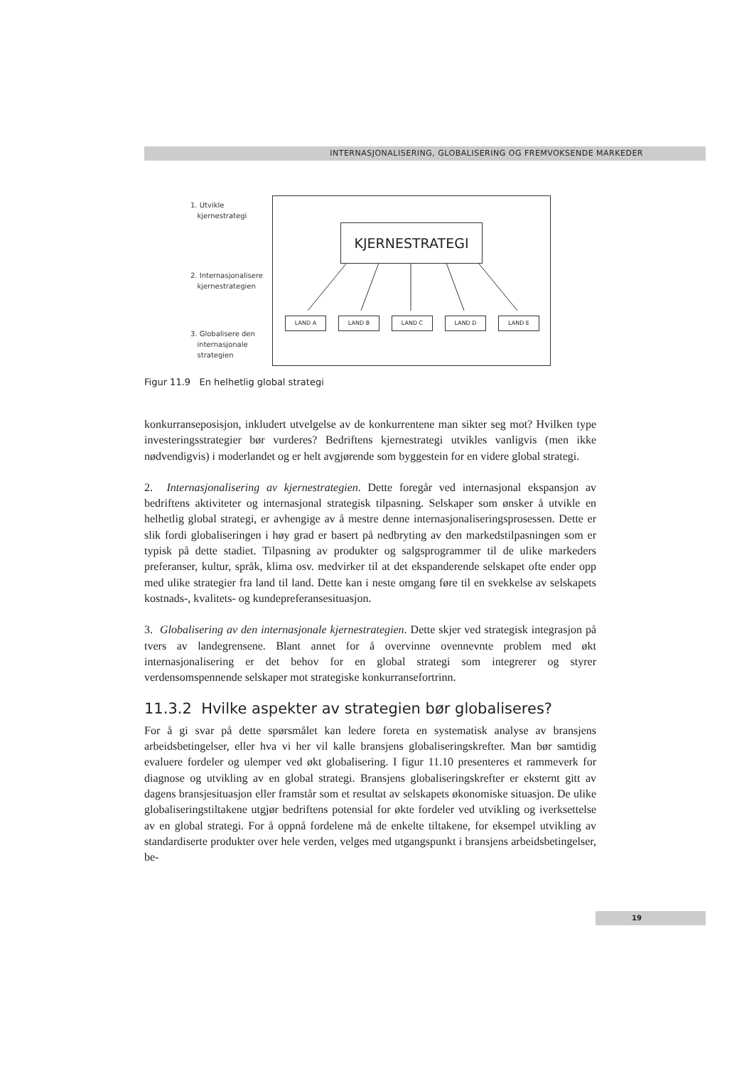INTERNASJONALISERING, GLOBALISERING OG FREMVOKSENDE MARKEDER
1. Utvikle
kjernestrategi
2. Internasjonalisere
kjernestrategien
3. Globalisere den
internasjonale
strategien
KJERNESTRATEGI
LAND A LAND B LAND C LAND D LAND E
Figur 11.9 En helhetlig global strategi
konkurranseposisjon, inkludert utvelgelse av de konkurrentene man sikter seg mot? Hvilken type investeringsstrategier bør vurderes? Bedriftens kjernestrategi utvikles vanligvis (men ikke nødvendigvis) i moderlandet og er helt avgjørende som byggestein for en videre global strategi.
2. Internasjonalisering av kjernestrategien. Dette foregår ved internasjonal ekspansjon av bedriftens aktiviteter og internasjonal strategisk tilpasning. Selskaper som ønsker å utvikle en helhetlig global strategi, er avhengige av å mestre denne internasjonaliseringsprosessen. Dette er slik fordi globaliseringen i høy grad er basert på nedbryting av den markedstilpasningen som er typisk på dette stadiet. Tilpasning av produkter og salgsprogrammer til de ulike markeders preferanser, kultur, språk, klima osv. medvirker til at det ekspanderende selskapet ofte ender opp med ulike strategier fra land til land. Dette kan i neste omgang føre til en svekkelse av selskapets kostnads-, kvalitets- og kundepreferansesituasjon.
3. Globalisering av den internasjonale kjernestrategien. Dette skjer ved strategisk integrasjon på tvers av landegrensene. Blant annet for å overvinne ovennevnte problem med økt internasjonalisering er det behov for en global strategi som integrerer og styrer verdensomspennende selskaper mot strategiske konkurransefortrinn.
11.3.2 Hvilke aspekter av strategien bør globaliseres?
For å gi svar på dette spørsmålet kan ledere foreta en systematisk analyse av bransjens arbeidsbetingelser, eller hva vi her vil kalle bransjens globaliseringskrefter. Man bør samtidig evaluere fordeler og ulemper ved økt globalisering. I figur 11.10 presenteres et rammeverk for diagnose og utvikling av en global strategi. Bransjens globaliseringskrefter er eksternt gitt av dagens bransjesituasjon eller framstår som et resultat av selskapets økonomiske situasjon. De ulike globaliseringstiltakene utgjør bedriftens potensial for økte fordeler ved utvikling og iverksettelse av en global strategi. For å oppnå fordelene må de enkelte tiltakene, for eksempel utvikling av standardiserte produkter over hele verden, velges med utgangspunkt i bransjens arbeidsbetingelser, be-
19